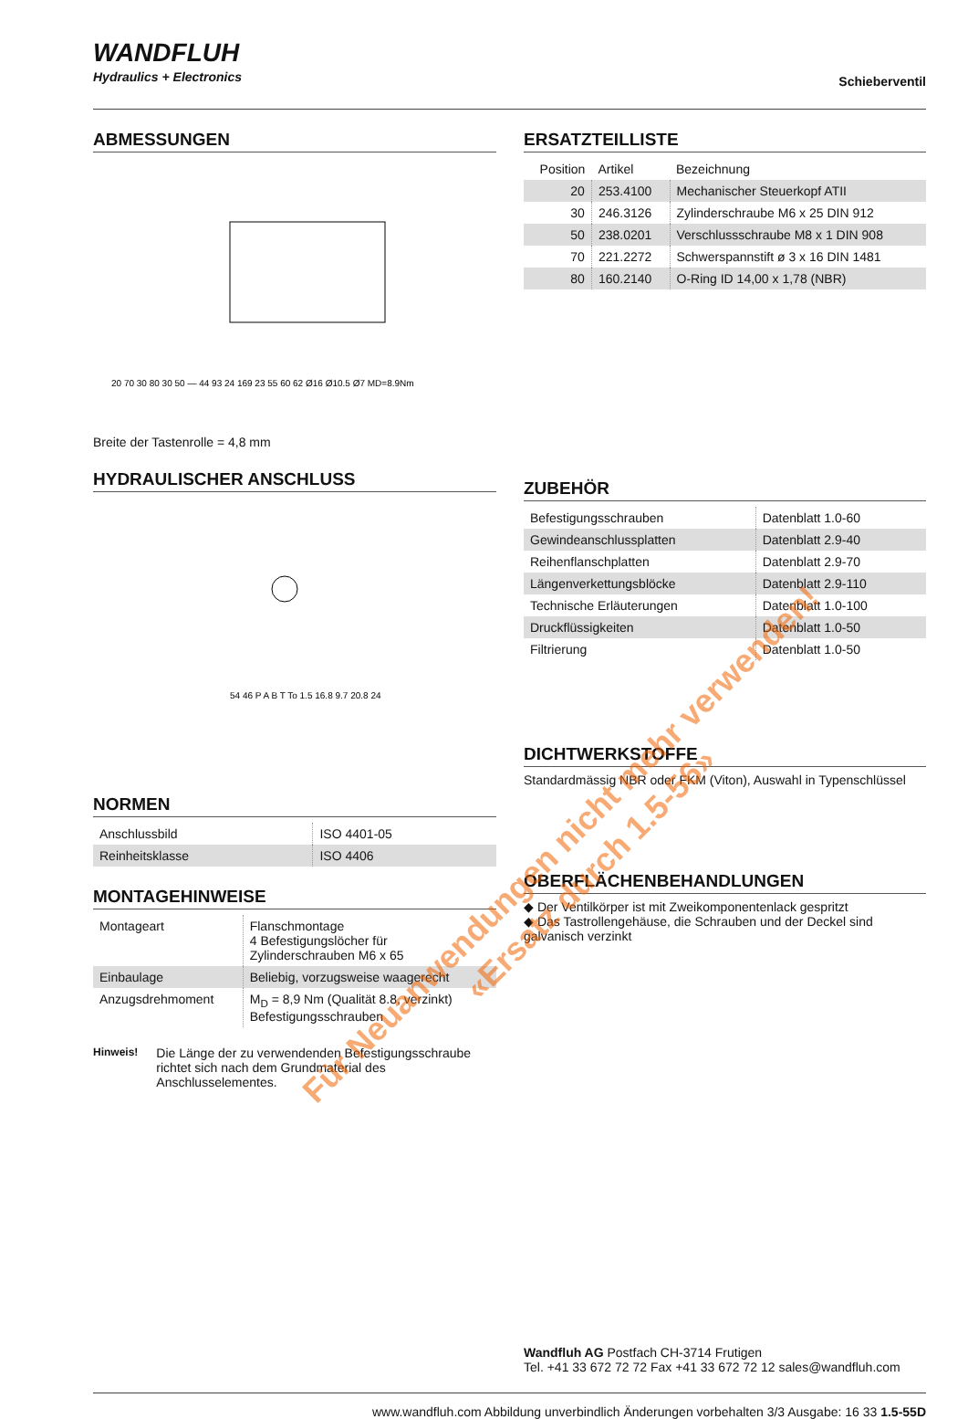WANDFLUH
Hydraulics + Electronics
Schieberventil
ABMESSUNGEN
20 70 30 80 30 50 — 44 93 24 169 23 55 60 62 Ø16 Ø10.5 Ø7 MD=8.9Nm
Breite der Tastenrolle = 4,8 mm
HYDRAULISCHER ANSCHLUSS
54 46 P A B T To 1.5 16.8 9.7 20.8 24
NORMEN
| Anschlussbild | ISO 4401-05 |
| Reinheitsklasse | ISO 4406 |
MONTAGEHINWEISE
| Montageart | Flanschmontage 4 Befestigungslöcher für Zylinderschrauben M6 x 65 |
| Einbaulage | Beliebig, vorzugsweise waagerecht |
| Anzugsdrehmoment | M<sub>D</sub> = 8,9 Nm (Qualität 8.8, verzinkt) Befestigungsschrauben |
Hinweis!
Die Länge der zu verwendenden Befestigungsschraube richtet sich nach dem Grundmaterial des Anschlusselementes.
ERSATZTEILLISTE
| Position | Artikel | Bezeichnung |
| --- | --- | --- |
| 20 | 253.4100 | Mechanischer Steuerkopf ATII |
| 30 | 246.3126 | Zylinderschraube M6 x 25 DIN 912 |
| 50 | 238.0201 | Verschlussschraube M8 x 1 DIN 908 |
| 70 | 221.2272 | Schwerspannstift ø 3 x 16 DIN 1481 |
| 80 | 160.2140 | O-Ring ID 14,00 x 1,78 (NBR) |
ZUBEHÖR
| Befestigungsschrauben | Datenblatt 1.0-60 |
| Gewindeanschlussplatten | Datenblatt 2.9-40 |
| Reihenflanschplatten | Datenblatt 2.9-70 |
| Längenverkettungsblöcke | Datenblatt 2.9-110 |
| Technische Erläuterungen | Datenblatt 1.0-100 |
| Druckflüssigkeiten | Datenblatt 1.0-50 |
| Filtrierung | Datenblatt 1.0-50 |
DICHTWERKSTOFFE
Standardmässig NBR oder FKM (Viton), Auswahl in Typenschlüssel
OBERFLÄCHENBEHANDLUNGEN
◆ Der Ventilkörper ist mit Zweikomponentenlack gespritzt
◆ Das Tastrollengehäuse, die Schrauben und der Deckel sind galvanisch verzinkt
Wandfluh AG Postfach CH-3714 Frutigen
Tel. +41 33 672 72 72 Fax +41 33 672 72 12 sales@wandfluh.com
www.wandfluh.com Abbildung unverbindlich Änderungen vorbehalten 3/3 Ausgabe: 16 33 1.5-55D
Für Neuanwendungen nicht mehr verwenden!
«Ersatz durch 1.5-56»